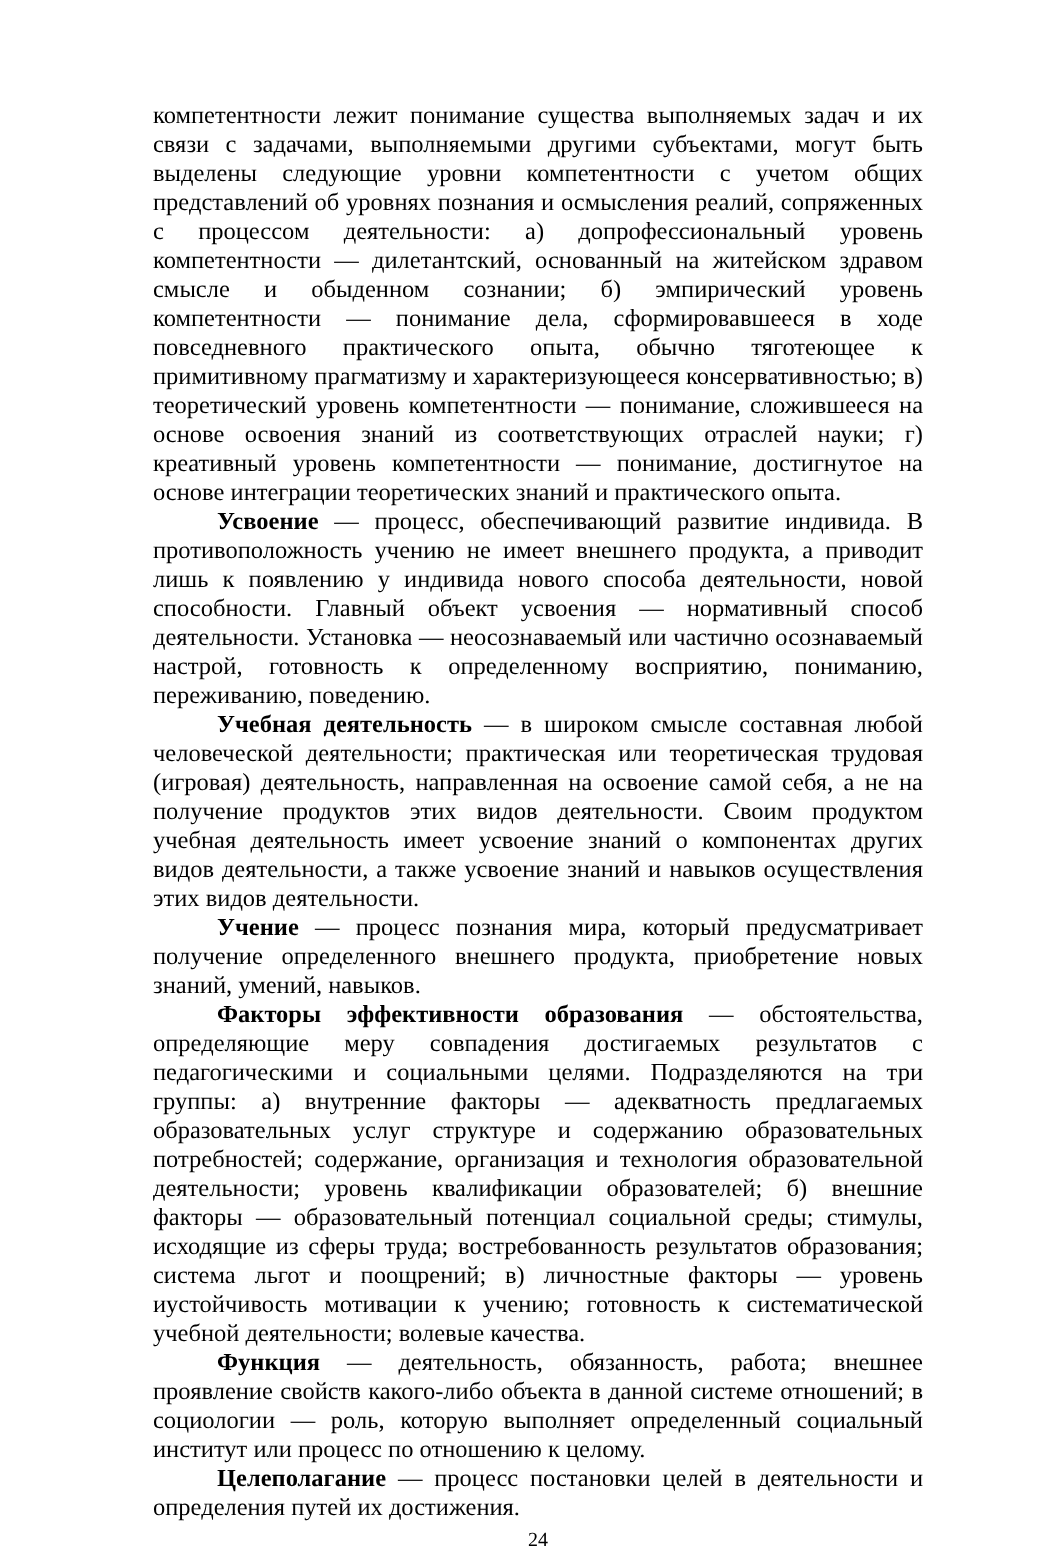компетентности лежит понимание существа выполняемых задач и их связи с задачами, выполняемыми другими субъектами, могут быть выделены следующие уровни компетентности с учетом общих представлений об уровнях познания и осмысления реалий, сопряженных с процессом деятельности: а) допрофессиональный уровень компетентности — дилетантский, основанный на житейском здравом смысле и обыденном сознании; б) эмпирический уровень компетентности — понимание дела, сформировавшееся в ходе повседневного практического опыта, обычно тяготеющее к примитивному прагматизму и характеризующееся консервативностью; в) теоретический уровень компетентности — понимание, сложившееся на основе освоения знаний из соответствующих отраслей науки; г) креативный уровень компетентности — понимание, достигнутое на основе интеграции теоретических знаний и практического опыта.
Усвоение — процесс, обеспечивающий развитие индивида. В противоположность учению не имеет внешнего продукта, а приводит лишь к появлению у индивида нового способа деятельности, новой способности. Главный объект усвоения — нормативный способ деятельности. Установка — неосознаваемый или частично осознаваемый настрой, готовность к определенному восприятию, пониманию, переживанию, поведению.
Учебная деятельность — в широком смысле составная любой человеческой деятельности; практическая или теоретическая трудовая (игровая) деятельность, направленная на освоение самой себя, а не на получение продуктов этих видов деятельности. Своим продуктом учебная деятельность имеет усвоение знаний о компонентах других видов деятельности, а также усвоение знаний и навыков осуществления этих видов деятельности.
Учение — процесс познания мира, который предусматривает получение определенного внешнего продукта, приобретение новых знаний, умений, навыков.
Факторы эффективности образования — обстоятельства, определяющие меру совпадения достигаемых результатов с педагогическими и социальными целями. Подразделяются на три группы: а) внутренние факторы — адекватность предлагаемых образовательных услуг структуре и содержанию образовательных потребностей; содержание, организация и технология образовательной деятельности; уровень квалификации образователей; б) внешние факторы — образовательный потенциал социальной среды; стимулы, исходящие из сферы труда; востребованность результатов образования; система льгот и поощрений; в) личностные факторы — уровень иустойчивость мотивации к учению; готовность к систематической учебной деятельности; волевые качества.
Функция — деятельность, обязанность, работа; внешнее проявление свойств какого-либо объекта в данной системе отношений; в социологии — роль, которую выполняет определенный социальный институт или процесс по отношению к целому.
Целеполагание — процесс постановки целей в деятельности и определения путей их достижения.
24